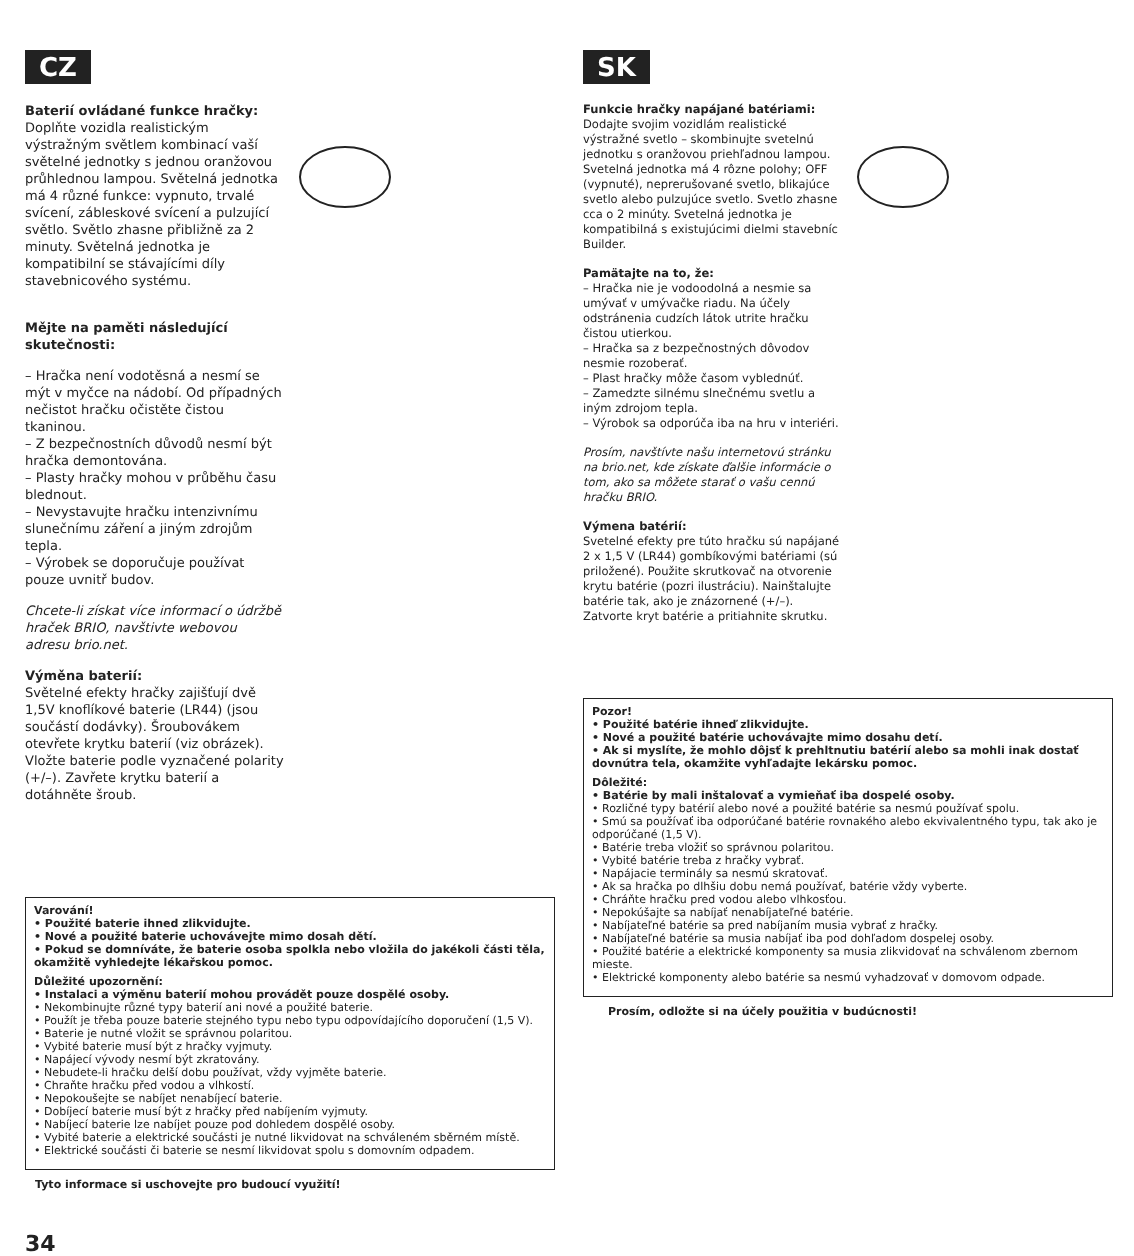CZ
Baterií ovládané funkce hračky:
Doplňte vozidla realistickým výstražným světlem kombinací vaší světelné jednotky s jednou oranžovou průhlednou lampou. Světelná jednotka má 4 různé funkce: vypnuto, trvalé svícení, zábleskové svícení a pulzující světlo. Světlo zhasne přibližně za 2 minuty. Světelná jednotka je kompatibilní se stávajícími díly stavebnicového systému.
Mějte na paměti následující skutečnosti:
– Hračka není vodotěsná a nesmí se mýt v myčce na nádobí. Od případných nečistot hračku očistěte čistou tkaninou.
– Z bezpečnostních důvodů nesmí být hračka demontována.
– Plasty hračky mohou v průběhu času blednout.
– Nevystavujte hračku intenzivnímu slunečnímu záření a jiným zdrojům tepla.
– Výrobek se doporučuje používat pouze uvnitř budov.
Chcete-li získat více informací o údržbě hraček BRIO, navštivte webovou adresu brio.net.
Výměna baterií:
Světelné efekty hračky zajišťují dvě 1,5V knoflíkové baterie (LR44) (jsou součástí dodávky). Šroubovákem otevřete krytku baterií (viz obrázek). Vložte baterie podle vyznačené polarity (+/–). Zavřete krytku baterií a dotáhněte šroub.
Varování!
• Použité baterie ihned zlikvidujte.
• Nové a použité baterie uchovávejte mimo dosah dětí.
• Pokud se domníváte, že baterie osoba spolkla nebo vložila do jakékoli části těla, okamžitě vyhledejte lékařskou pomoc.
Důležité upozornění:
• Instalaci a výměnu baterií mohou provádět pouze dospělé osoby.
• Nekombinujte různé typy baterií ani nové a použité baterie.
• Použít je třeba pouze baterie stejného typu nebo typu odpovídajícího doporučení (1,5 V).
• Baterie je nutné vložit se správnou polaritou.
• Vybité baterie musí být z hračky vyjmuty.
• Napájecí vývody nesmí být zkratovány.
• Nebudete-li hračku delší dobu používat, vždy vyjměte baterie.
• Chraňte hračku před vodou a vlhkostí.
• Nepokoušejte se nabíjet nenabíjecí baterie.
• Dobíjecí baterie musí být z hračky před nabíjením vyjmuty.
• Nabíjecí baterie lze nabíjet pouze pod dohledem dospělé osoby.
• Vybité baterie a elektrické součásti je nutné likvidovat na schváleném sběrném místě.
• Elektrické součásti či baterie se nesmí likvidovat spolu s domovním odpadem.
Tyto informace si uschovejte pro budoucí využití!
34
SK
Funkcie hračky napájané batériami: Dodajte svojim vozidlám realistické výstražné svetlo – skombinujte svetelnú jednotku s oranžovou priehľadnou lampou. Svetelná jednotka má 4 rôzne polohy; OFF (vypnuté), neprerušované svetlo, blikajúce svetlo alebo pulzujúce svetlo. Svetlo zhasne cca o 2 minúty. Svetelná jednotka je kompatibilná s existujúcimi dielmi stavebníc Builder.
Pamätajte na to, že:
– Hračka nie je vodoodolná a nesmie sa umývať v umývačke riadu. Na účely odstránenia cudzích látok utrite hračku čistou utierkou.
– Hračka sa z bezpečnostných dôvodov nesmie rozoberať.
– Plast hračky môže časom vyblednúť.
– Zamedzte silnému slnečnému svetlu a iným zdrojom tepla.
– Výrobok sa odporúča iba na hru v interiéri.
Prosím, navštívte našu internetovú stránku na brio.net, kde získate ďalšie informácie o tom, ako sa môžete starať o vašu cennú hračku BRIO.
Výmena batérií:
Svetelné efekty pre túto hračku sú napájané 2 x 1,5 V (LR44) gombíkovými batériami (sú priložené). Použite skrutkovač na otvorenie krytu batérie (pozri ilustráciu). Nainštalujte batérie tak, ako je znázornené (+/–). Zatvorte kryt batérie a pritiahnite skrutku.
Pozor!
• Použité batérie ihneď zlikvidujte.
• Nové a použité batérie uchovávajte mimo dosahu detí.
• Ak si myslíte, že mohlo dôjsť k prehltnutiu batérií alebo sa mohli inak dostať dovnútra tela, okamžite vyhľadajte lekársku pomoc.
Dôležité:
• Batérie by mali inštalovať a vymieňať iba dospelé osoby.
• Rozličné typy batérií alebo nové a použité batérie sa nesmú používať spolu.
• Smú sa používať iba odporúčané batérie rovnakého alebo ekvivalentného typu, tak ako je odporúčané (1,5 V).
• Batérie treba vložiť so správnou polaritou.
• Vybité batérie treba z hračky vybrať.
• Napájacie terminály sa nesmú skratovať.
• Ak sa hračka po dlhšiu dobu nemá používať, batérie vždy vyberte.
• Chráňte hračku pred vodou alebo vlhkosťou.
• Nepokúšajte sa nabíjať nenabíjateľné batérie.
• Nabíjateľné batérie sa pred nabíjaním musia vybrať z hračky.
• Nabíjateľné batérie sa musia nabíjať iba pod dohľadom dospelej osoby.
• Použité batérie a elektrické komponenty sa musia zlikvidovať na schválenom zbernom mieste.
• Elektrické komponenty alebo batérie sa nesmú vyhadzovať v domovom odpade.
Prosím, odložte si na účely použitia v budúcnosti!